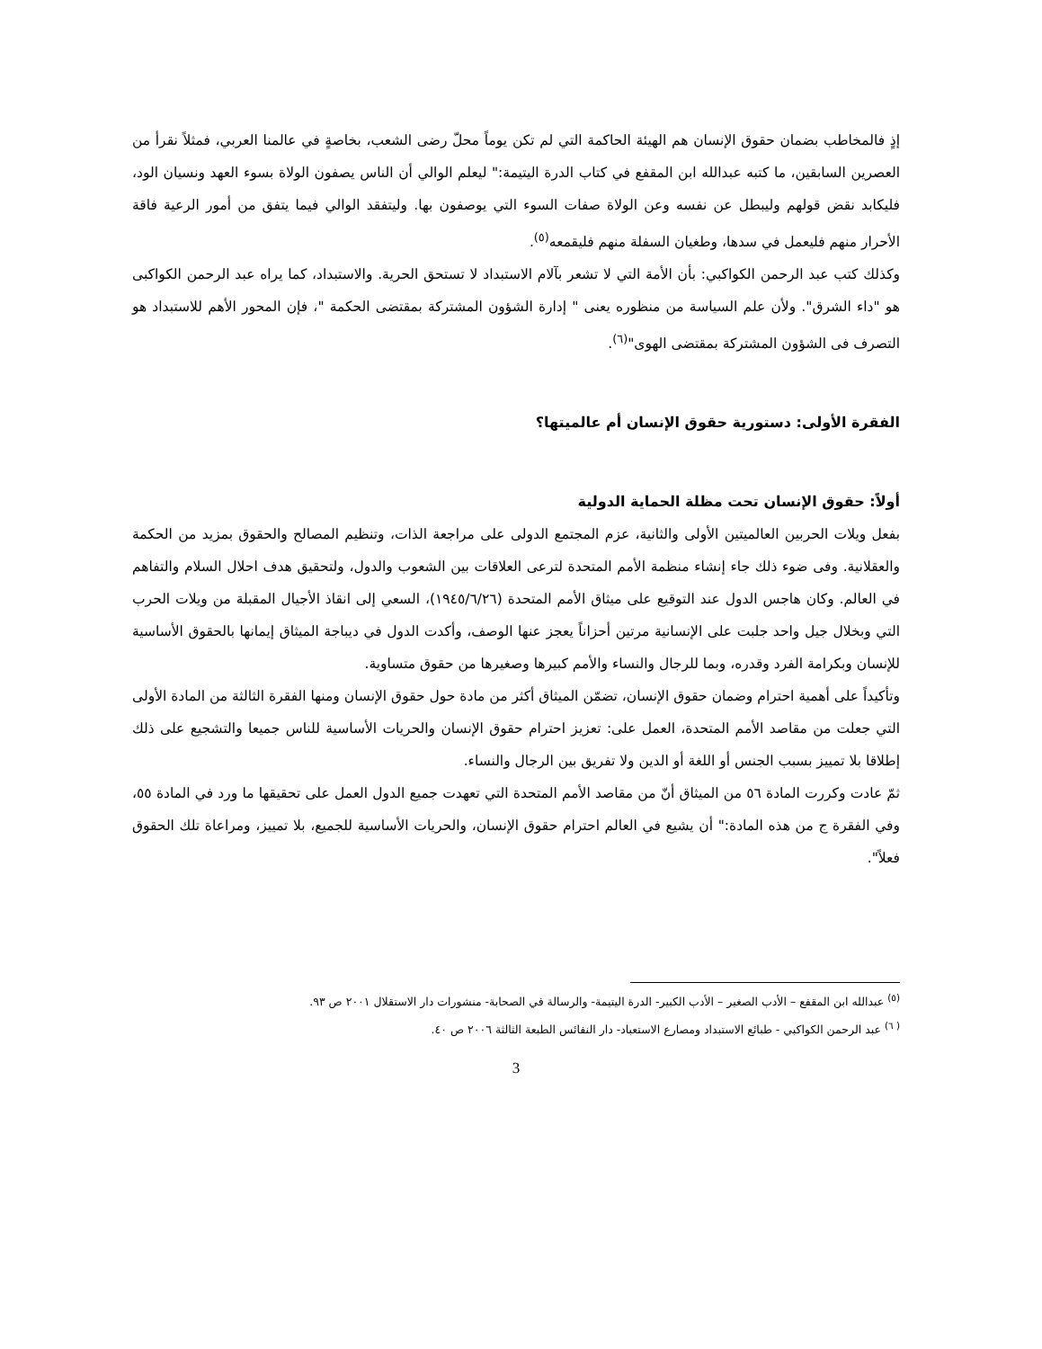إذٍ فالمخاطب بضمان حقوق الإنسان هم الهيئة الحاكمة التي لم تكن يوماً محلّ رضى الشعب، بخاصةٍ في عالمنا العربي، فمثلاً نقرأ من العصرين السابقين، ما كتبه عبدالله ابن المقفع في كتاب الدرة اليتيمة:" ليعلم الوالي أن الناس يصفون الولاة بسوء العهد ونسيان الود، فليكابد نقض قولهم وليبطل عن نفسه وعن الولاة صفات السوء التي يوصفون بها. وليتفقد الوالي فيما يتفق من أمور الرعية فاقة الأحرار منهم فليعمل في سدها، وطغيان السفلة منهم فليقمعه<sup>(٥)</sup>.
وكذلك كتب عبد الرحمن الكواكبي: بأن الأمة التي لا تشعر بآلام الاستبداد لا تستحق الحرية. والاستبداد، كما يراه عبد الرحمن الكواكبى هو "داء الشرق". ولأن علم السياسة من منظوره يعنى " إدارة الشؤون المشتركة بمقتضى الحكمة "، فإن المحور الأهم للاستبداد هو التصرف فى الشؤون المشتركة بمقتضى الهوى"<sup>(٦)</sup>.
الفقرة الأولى: دستورية حقوق الإنسان أم عالميتها؟
أولاً: حقوق الإنسان تحت مظلة الحماية الدولية
بفعل ويلات الحربين العالميتين الأولى والثانية، عزم المجتمع الدولى على مراجعة الذات، وتنظيم المصالح والحقوق بمزيد من الحكمة والعقلانية. وفى ضوء ذلك جاء إنشاء منظمة الأمم المتحدة لترعى العلاقات بين الشعوب والدول، ولتحقيق هدف احلال السلام والتفاهم في العالم. وكان هاجس الدول عند التوقيع على ميثاق الأمم المتحدة (١٩٤٥/٦/٢٦)، السعي إلى انقاذ الأجيال المقبلة من ويلات الحرب التي وبخلال جيل واحد جلبت على الإنسانية مرتين أحزاناً يعجز عنها الوصف، وأكدت الدول في ديباجة الميثاق إيمانها بالحقوق الأساسية للإنسان وبكرامة الفرد وقدره، وبما للرجال والنساء والأمم كبيرها وصغيرها من حقوق متساوية.
وتأكيداً على أهمية احترام وضمان حقوق الإنسان، تضمّن الميثاق أكثر من مادة حول حقوق الإنسان ومنها الفقرة الثالثة من المادة الأولى التي جعلت من مقاصد الأمم المتحدة، العمل على: تعزيز احترام حقوق الإنسان والحريات الأساسية للناس جميعا والتشجيع على ذلك إطلاقا بلا تمييز بسبب الجنس أو اللغة أو الدين ولا تفريق بين الرجال والنساء.
ثمّ عادت وكررت المادة ٥٦ من الميثاق أنّ من مقاصد الأمم المتحدة التي تعهدت جميع الدول العمل على تحقيقها ما ورد في المادة ٥٥، وفي الفقرة ج من هذه المادة:" أن يشيع في العالم احترام حقوق الإنسان، والحريات الأساسية للجميع، بلا تمييز، ومراعاة تلك الحقوق فعلاً".
<sup>(٥)</sup> عبدالله ابن المقفع – الأدب الصغير – الأدب الكبير- الدرة اليتيمة- والرسالة في الصحابة- منشورات دار الاستقلال ٢٠٠١ ص ٩٣.
<sup>( ٦)</sup> عبد الرحمن الكواكبي - طبائع الاستبداد ومصارع الاستعباد- دار النفائس الطبعة الثالثة ٢٠٠٦ ص ٤٠.
3